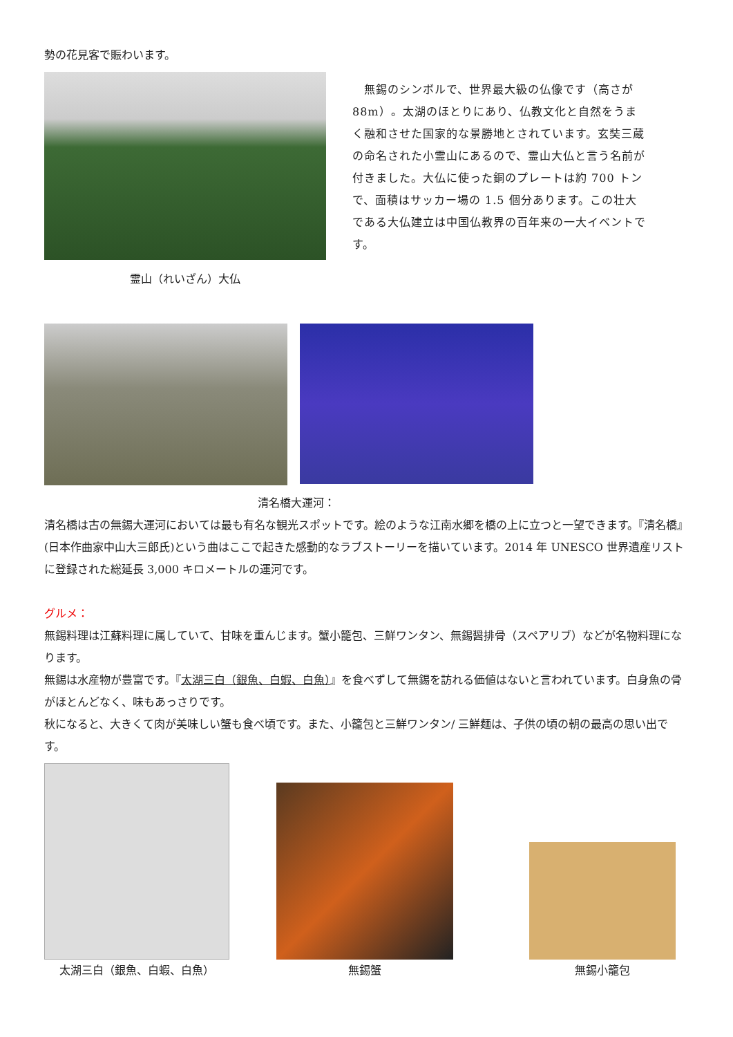勢の花見客で賑わいます。
霊山（れいざん）大仏 　無錫のシンボルで、世界最大級の仏像です（高さが 88m）。太湖のほとりにあり、仏教文化と自然をうまく融和させた国家的な景勝地とされています。玄奘三蔵の命名された小霊山にあるので、霊山大仏と言う名前が付きました。大仏に使った銅のプレートは約 700 トンで、面積はサッカー場の 1.5 個分あります。この壮大である大仏建立は中国仏教界の百年来の一大イベントです。
清名橋大運河：
清名橋は古の無錫大運河においては最も有名な観光スポットです。絵のような江南水郷を橋の上に立つと一望できます。『清名橋』(日本作曲家中山大三郎氏)という曲はここで起きた感動的なラブストーリーを描いています。2014 年 UNESCO 世界遺産リストに登録された総延長 3,000 キロメートルの運河です。
グルメ：
無錫料理は江蘇料理に属していて、甘味を重んじます。蟹小籠包、三鮮ワンタン、無錫醤排骨（スペアリブ）などが名物料理になります。
無錫は水産物が豊富です。『太湖三白（銀魚、白蝦、白魚）』を食べずして無錫を訪れる価値はないと言われています。白身魚の骨がほとんどなく、味もあっさりです。
秋になると、大きくて肉が美味しい蟹も食べ頃です。また、小籠包と三鮮ワンタン/ 三鮮麺は、子供の頃の朝の最高の思い出です。
太湖三白（銀魚、白蝦、白魚）
無錫蟹
無錫小籠包